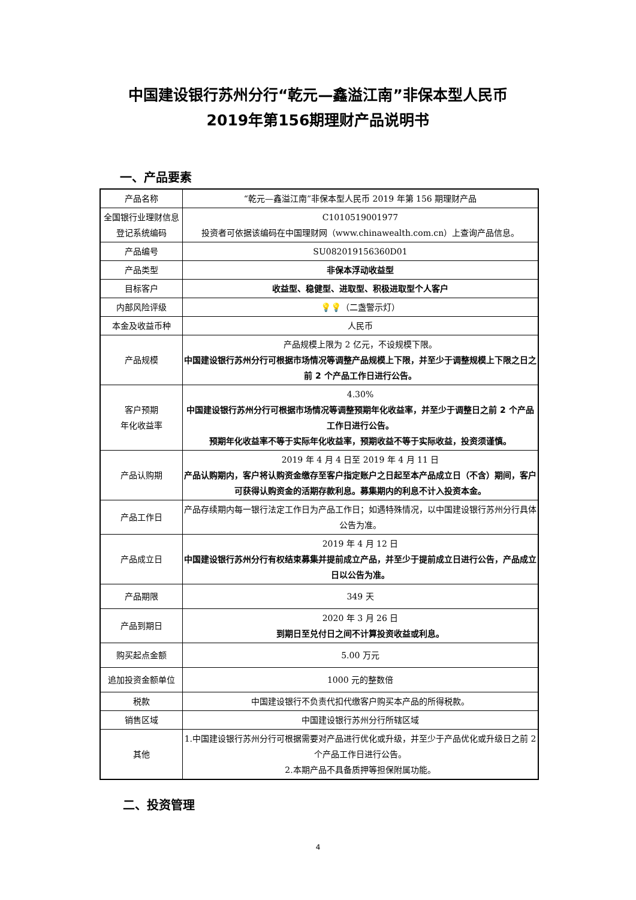中国建设银行苏州分行“乾元—鑫溢江南”非保本型人民币
2019年第156期理财产品说明书
一、产品要素
| 产品名称 | “乾元—鑫溢江南”非保本型人民币 2019 年第 156 期理财产品 |
| 全国银行业理财信息登记系统编码 | C1010519001977 投资者可依据该编码在中国理财网（www.chinawealth.com.cn）上查询产品信息。 |
| 产品编号 | SU082019156360D01 |
| 产品类型 | 非保本浮动收益型 |
| 目标客户 | 收益型、稳健型、进取型、积极进取型个人客户 |
| 内部风险评级 | 💡💡 （二盏警示灯） |
| 本金及收益币种 | 人民币 |
| 产品规模 | 产品规模上限为 2 亿元，不设规模下限。 中国建设银行苏州分行可根据市场情况等调整产品规模上下限，并至少于调整规模上下限之日之前 2 个产品工作日进行公告。 |
| 客户预期 年化收益率 | 4.30% 中国建设银行苏州分行可根据市场情况等调整预期年化收益率，并至少于调整日之前 2 个产品工作日进行公告。 预期年化收益率不等于实际年化收益率，预期收益不等于实际收益，投资须谨慎。 |
| 产品认购期 | 2019 年 4 月 4 日至 2019 年 4 月 11 日 产品认购期内，客户将认购资金缴存至客户指定账户之日起至本产品成立日（不含）期间，客户可获得认购资金的活期存款利息。募集期内的利息不计入投资本金。 |
| 产品工作日 | 产品存续期内每一银行法定工作日为产品工作日；如遇特殊情况，以中国建设银行苏州分行具体公告为准。 |
| 产品成立日 | 2019 年 4 月 12 日 中国建设银行苏州分行有权结束募集并提前成立产品，并至少于提前成立日进行公告，产品成立日以公告为准。 |
| 产品期限 | 349 天 |
| 产品到期日 | 2020 年 3 月 26 日 到期日至兑付日之间不计算投资收益或利息。 |
| 购买起点金额 | 5.00 万元 |
| 追加投资金额单位 | 1000 元的整数倍 |
| 税款 | 中国建设银行不负责代扣代缴客户购买本产品的所得税款。 |
| 销售区域 | 中国建设银行苏州分行所辖区域 |
| 其他 | 1.中国建设银行苏州分行可根据需要对产品进行优化或升级，并至少于产品优化或升级日之前 2 个产品工作日进行公告。 2.本期产品不具备质押等担保附属功能。 |
二、投资管理
4